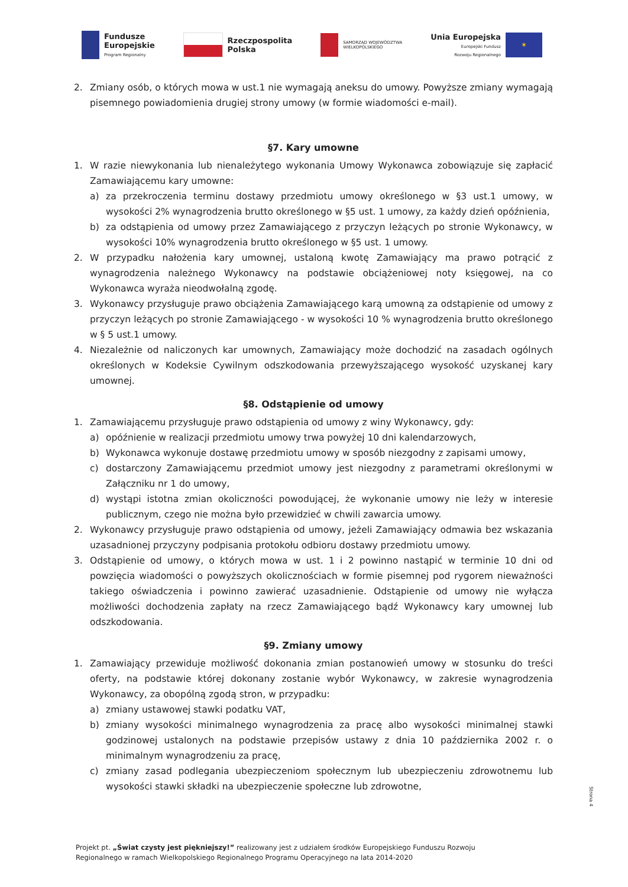Fundusze
Europejskie
Program Regionalny
Rzeczpospolita
Polska
SAMORZĄD WOJEWÓDZTWA
WIELKOPOLSKIEGO
Unia Europejska
Europejski Fundusz
Rozwoju Regionalnego
✶
2. Zmiany osób, o których mowa w ust.1 nie wymagają aneksu do umowy. Powyższe zmiany wymagają pisemnego powiadomienia drugiej strony umowy (w formie wiadomości e-mail).
§7. Kary umowne
1. W razie niewykonania lub nienależytego wykonania Umowy Wykonawca zobowiązuje się zapłacić Zamawiającemu kary umowne:
a) za przekroczenia terminu dostawy przedmiotu umowy określonego w §3 ust.1 umowy, w wysokości 2% wynagrodzenia brutto określonego w §5 ust. 1 umowy, za każdy dzień opóźnienia,
b) za odstąpienia od umowy przez Zamawiającego z przyczyn leżących po stronie Wykonawcy, w wysokości 10% wynagrodzenia brutto określonego w §5 ust. 1 umowy.
2. W przypadku nałożenia kary umownej, ustaloną kwotę Zamawiający ma prawo potrącić z wynagrodzenia należnego Wykonawcy na podstawie obciążeniowej noty księgowej, na co Wykonawca wyraża nieodwołalną zgodę.
3. Wykonawcy przysługuje prawo obciążenia Zamawiającego karą umowną za odstąpienie od umowy z przyczyn leżących po stronie Zamawiającego - w wysokości 10 % wynagrodzenia brutto określonego w § 5 ust.1 umowy.
4. Niezależnie od naliczonych kar umownych, Zamawiający może dochodzić na zasadach ogólnych określonych w Kodeksie Cywilnym odszkodowania przewyższającego wysokość uzyskanej kary umownej.
§8. Odstąpienie od umowy
1. Zamawiającemu przysługuje prawo odstąpienia od umowy z winy Wykonawcy, gdy:
a) opóźnienie w realizacji przedmiotu umowy trwa powyżej 10 dni kalendarzowych,
b) Wykonawca wykonuje dostawę przedmiotu umowy w sposób niezgodny z zapisami umowy,
c) dostarczony Zamawiającemu przedmiot umowy jest niezgodny z parametrami określonymi w Załączniku nr 1 do umowy,
d) wystąpi istotna zmian okoliczności powodującej, że wykonanie umowy nie leży w interesie publicznym, czego nie można było przewidzieć w chwili zawarcia umowy.
2. Wykonawcy przysługuje prawo odstąpienia od umowy, jeżeli Zamawiający odmawia bez wskazania uzasadnionej przyczyny podpisania protokołu odbioru dostawy przedmiotu umowy.
3. Odstąpienie od umowy, o których mowa w ust. 1 i 2 powinno nastąpić w terminie 10 dni od powzięcia wiadomości o powyższych okolicznościach w formie pisemnej pod rygorem nieważności takiego oświadczenia i powinno zawierać uzasadnienie. Odstąpienie od umowy nie wyłącza możliwości dochodzenia zapłaty na rzecz Zamawiającego bądź Wykonawcy kary umownej lub odszkodowania.
§9. Zmiany umowy
1. Zamawiający przewiduje możliwość dokonania zmian postanowień umowy w stosunku do treści oferty, na podstawie której dokonany zostanie wybór Wykonawcy, w zakresie wynagrodzenia Wykonawcy, za obopólną zgodą stron, w przypadku:
a) zmiany ustawowej stawki podatku VAT,
b) zmiany wysokości minimalnego wynagrodzenia za pracę albo wysokości minimalnej stawki godzinowej ustalonych na podstawie przepisów ustawy z dnia 10 października 2002 r. o minimalnym wynagrodzeniu za pracę,
c) zmiany zasad podlegania ubezpieczeniom społecznym lub ubezpieczeniu zdrowotnemu lub wysokości stawki składki na ubezpieczenie społeczne lub zdrowotne,
Strona 4
Projekt pt. „Świat czysty jest piękniejszy!” realizowany jest z udziałem środków Europejskiego Funduszu Rozwoju
Regionalnego w ramach Wielkopolskiego Regionalnego Programu Operacyjnego na lata 2014-2020